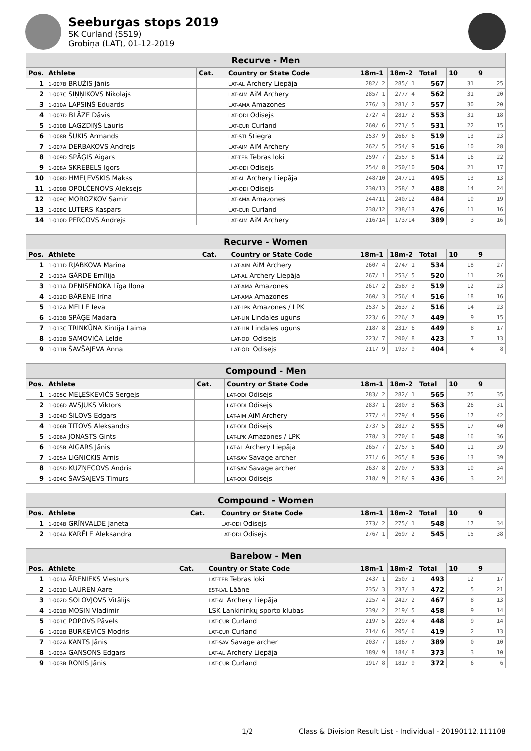Seeburgas stops 2019
SK Curland (SS19)
Grobiņa (LAT), 01-12-2019
| Recurve - Men | | | | | | | | |
| Pos. | Athlete | Cat. | Country or State Code | 18m-1 | 18m-2 | Total | 10 | 9 |
| 1 | 1-007B BRUŽIS Jānis | | LAT-AL Archery Liepāja | 282/ 2 | 285/ 1 | 567 | 31 | 25 |
| 2 | 1-007C SIŅŅIKOVS Nikolajs | | LAT-AIM AiM Archery | 285/ 1 | 277/ 4 | 562 | 31 | 20 |
| 3 | 1-010A LAPSIŅŠ Eduards | | LAT-AMA Amazones | 276/ 3 | 281/ 2 | 557 | 30 | 20 |
| 4 | 1-007D BLĀZE Dāvis | | LAT-ODI Odisejs | 272/ 4 | 281/ 2 | 553 | 31 | 18 |
| 5 | 1-010B LAGZDIŅŠ Lauris | | LAT-CUR Curland | 260/ 6 | 271/ 5 | 531 | 22 | 15 |
| 6 | 1-008B ŠUKIS Armands | | LAT-STI Stiegra | 253/ 9 | 266/ 6 | 519 | 13 | 23 |
| 7 | 1-007A DERBAKOVS Andrejs | | LAT-AIM AiM Archery | 262/ 5 | 254/ 9 | 516 | 10 | 28 |
| 8 | 1-009D SPĀĢIS Aigars | | LAT-TEB Tebras loki | 259/ 7 | 255/ 8 | 514 | 16 | 22 |
| 9 | 1-008A SKREBELS Igors | | LAT-ODI Odisejs | 254/ 8 | 250/10 | 504 | 21 | 17 |
| 10 | 1-008D HMEĻEVSKIS Makss | | LAT-AL Archery Liepāja | 248/10 | 247/11 | 495 | 13 | 13 |
| 11 | 1-009B OPOLČENOVS Aleksejs | | LAT-ODI Odisejs | 230/13 | 258/ 7 | 488 | 14 | 24 |
| 12 | 1-009C MOROZKOV Samir | | LAT-AMA Amazones | 244/11 | 240/12 | 484 | 10 | 19 |
| 13 | 1-008C LUTERS Kaspars | | LAT-CUR Curland | 238/12 | 238/13 | 476 | 11 | 16 |
| 14 | 1-010D PERCOVS Andrejs | | LAT-AIM AiM Archery | 216/14 | 173/14 | 389 | 3 | 16 |
| Recurve - Women | | | | | | | | |
| Pos. | Athlete | Cat. | Country or State Code | 18m-1 | 18m-2 | Total | 10 | 9 |
| 1 | 1-011D RJABKOVA Marina | | LAT-AIM AiM Archery | 260/ 4 | 274/ 1 | 534 | 18 | 27 |
| 2 | 1-013A GĀRDE Emīlija | | LAT-AL Archery Liepāja | 267/ 1 | 253/ 5 | 520 | 11 | 26 |
| 3 | 1-011A DEŅISENOKA Līga Ilona | | LAT-AMA Amazones | 261/ 2 | 258/ 3 | 519 | 12 | 23 |
| 4 | 1-012D BĀRENE Irīna | | LAT-AMA Amazones | 260/ 3 | 256/ 4 | 516 | 18 | 16 |
| 5 | 1-012A MELLE Ieva | | LAT-LPK Amazones / LPK | 253/ 5 | 263/ 2 | 516 | 14 | 23 |
| 6 | 1-013B SPĀĢE Madara | | LAT-LIN Lindales uguns | 223/ 6 | 226/ 7 | 449 | 9 | 15 |
| 7 | 1-013C TRINKŪNA Kintija Laima | | LAT-LIN Lindales uguns | 218/ 8 | 231/ 6 | 449 | 8 | 17 |
| 8 | 1-012B SAMOVIČA Lelde | | LAT-ODI Odisejs | 223/ 7 | 200/ 8 | 423 | 7 | 13 |
| 9 | 1-011B ŠAVŠAJEVA Anna | | LAT-ODI Odisejs | 211/ 9 | 193/ 9 | 404 | 4 | 8 |
| Compound - Men | | | | | | | | |
| Pos. | Athlete | Cat. | Country or State Code | 18m-1 | 18m-2 | Total | 10 | 9 |
| 1 | 1-005C MEĻEŠKEVIČS Sergejs | | LAT-ODI Odisejs | 283/ 2 | 282/ 1 | 565 | 25 | 35 |
| 2 | 1-006D AVSJUKS Viktors | | LAT-ODI Odisejs | 283/ 1 | 280/ 3 | 563 | 26 | 31 |
| 3 | 1-004D ŠILOVS Edgars | | LAT-AIM AiM Archery | 277/ 4 | 279/ 4 | 556 | 17 | 42 |
| 4 | 1-006B TITOVS Aleksandrs | | LAT-ODI Odisejs | 273/ 5 | 282/ 2 | 555 | 17 | 40 |
| 5 | 1-006A JONASTS Gints | | LAT-LPK Amazones / LPK | 278/ 3 | 270/ 6 | 548 | 16 | 36 |
| 6 | 1-005B AIGARS Jānis | | LAT-AL Archery Liepāja | 265/ 7 | 275/ 5 | 540 | 11 | 39 |
| 7 | 1-005A LIGNICKIS Arnis | | LAT-SAV Savage archer | 271/ 6 | 265/ 8 | 536 | 13 | 39 |
| 8 | 1-005D KUZŅECOVS Andris | | LAT-SAV Savage archer | 263/ 8 | 270/ 7 | 533 | 10 | 34 |
| 9 | 1-004C ŠAVŠAJEVS Timurs | | LAT-ODI Odisejs | 218/ 9 | 218/ 9 | 436 | 3 | 24 |
| Compound - Women | | | | | | | | |
| Pos. | Athlete | Cat. | Country or State Code | 18m-1 | 18m-2 | Total | 10 | 9 |
| 1 | 1-004B GRĪNVALDE Janeta | | LAT-ODI Odisejs | 273/ 2 | 275/ 1 | 548 | 17 | 34 |
| 2 | 1-004A KARĒLE Aleksandra | | LAT-ODI Odisejs | 276/ 1 | 269/ 2 | 545 | 15 | 38 |
| Barebow - Men | | | | | | | | |
| Pos. | Athlete | Cat. | Country or State Code | 18m-1 | 18m-2 | Total | 10 | 9 |
| 1 | 1-001A ĀRENIEKS Viesturs | | LAT-TEB Tebras loki | 243/ 1 | 250/ 1 | 493 | 12 | 17 |
| 2 | 1-001D LAUREN Aare | | EST-LVL Lääne | 235/ 3 | 237/ 3 | 472 | 5 | 21 |
| 3 | 1-002D SOLOVJOVS Vitālijs | | LAT-AL Archery Liepāja | 225/ 4 | 242/ 2 | 467 | 8 | 13 |
| 4 | 1-001B MOSIN Vladimir | | LSK Lankininkų sporto klubas | 239/ 2 | 219/ 5 | 458 | 9 | 14 |
| 5 | 1-001C POPOVS Pāvels | | LAT-CUR Curland | 219/ 5 | 229/ 4 | 448 | 9 | 14 |
| 6 | 1-002B BURKEVICS Modris | | LAT-CUR Curland | 214/ 6 | 205/ 6 | 419 | 2 | 13 |
| 7 | 1-002A KANTS Jānis | | LAT-SAV Savage archer | 203/ 7 | 186/ 7 | 389 | 0 | 10 |
| 8 | 1-003A GANSONS Edgars | | LAT-AL Archery Liepāja | 189/ 9 | 184/ 8 | 373 | 3 | 10 |
| 9 | 1-003B RONIS Jānis | | LAT-CUR Curland | 191/ 8 | 181/ 9 | 372 | 6 | 6 |
1/2 Class & Division Result List - Individual - 20190112.111108